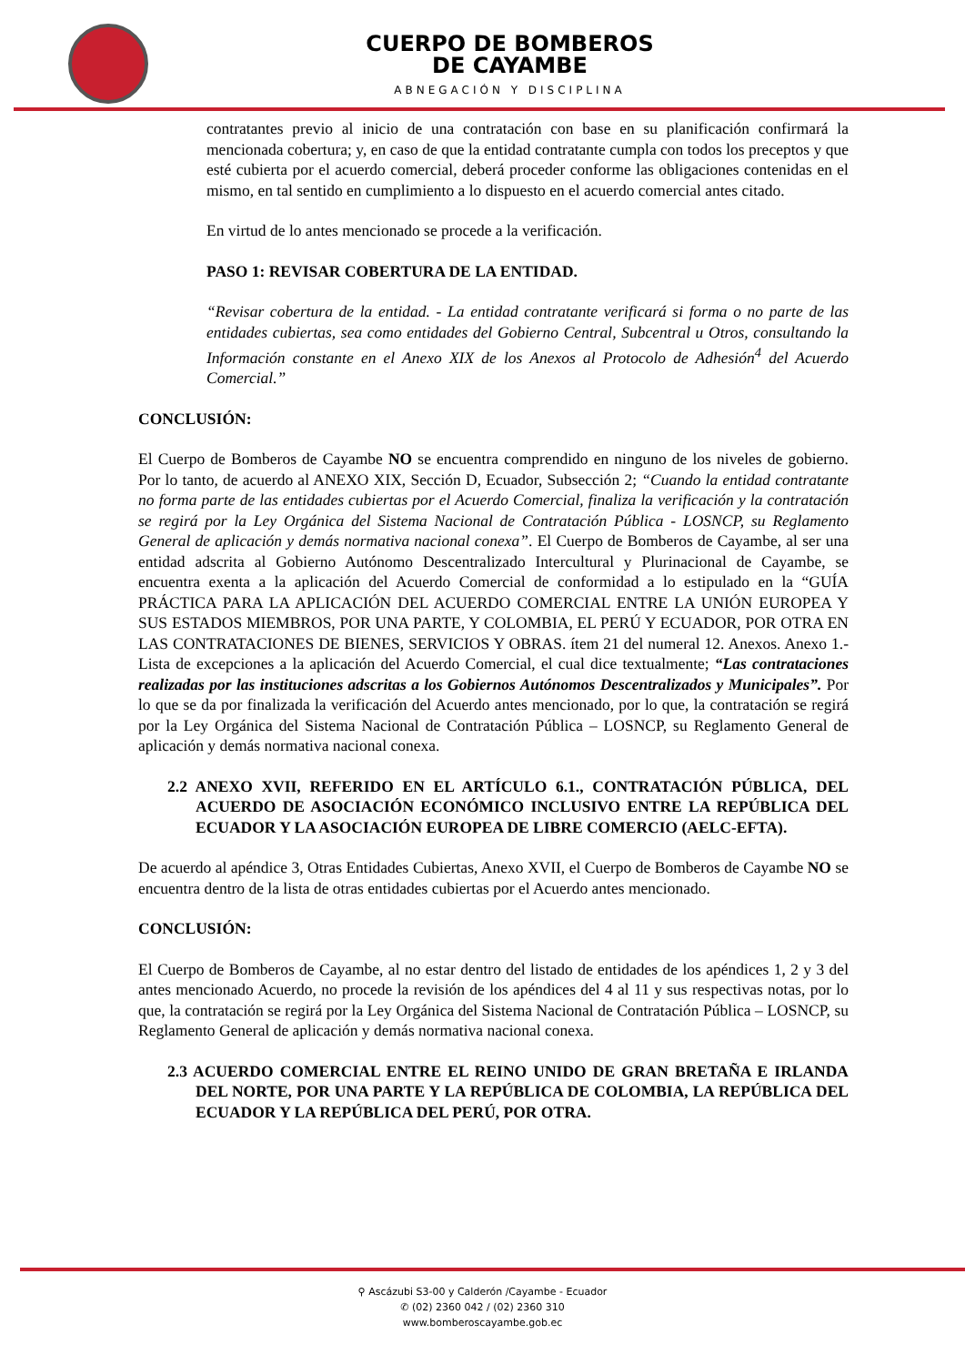CUERPO DE BOMBEROS
DE CAYAMBE
ABNEGACIÓN Y DISCIPLINA
contratantes previo al inicio de una contratación con base en su planificación confirmará la mencionada cobertura; y, en caso de que la entidad contratante cumpla con todos los preceptos y que esté cubierta por el acuerdo comercial, deberá proceder conforme las obligaciones contenidas en el mismo, en tal sentido en cumplimiento a lo dispuesto en el acuerdo comercial antes citado.
En virtud de lo antes mencionado se procede a la verificación.
PASO 1: REVISAR COBERTURA DE LA ENTIDAD.
“Revisar cobertura de la entidad. - La entidad contratante verificará si forma o no parte de las entidades cubiertas, sea como entidades del Gobierno Central, Subcentral u Otros, consultando la Información constante en el Anexo XIX de los Anexos al Protocolo de Adhesión<sup>4</sup> del Acuerdo Comercial.”
CONCLUSIÓN:
El Cuerpo de Bomberos de Cayambe NO se encuentra comprendido en ninguno de los niveles de gobierno. Por lo tanto, de acuerdo al ANEXO XIX, Sección D, Ecuador, Subsección 2; “Cuando la entidad contratante no forma parte de las entidades cubiertas por el Acuerdo Comercial, finaliza la verificación y la contratación se regirá por la Ley Orgánica del Sistema Nacional de Contratación Pública - LOSNCP, su Reglamento General de aplicación y demás normativa nacional conexa”. El Cuerpo de Bomberos de Cayambe, al ser una entidad adscrita al Gobierno Autónomo Descentralizado Intercultural y Plurinacional de Cayambe, se encuentra exenta a la aplicación del Acuerdo Comercial de conformidad a lo estipulado en la “GUÍA PRÁCTICA PARA LA APLICACIÓN DEL ACUERDO COMERCIAL ENTRE LA UNIÓN EUROPEA Y SUS ESTADOS MIEMBROS, POR UNA PARTE, Y COLOMBIA, EL PERÚ Y ECUADOR, POR OTRA EN LAS CONTRATACIONES DE BIENES, SERVICIOS Y OBRAS. ítem 21 del numeral 12. Anexos. Anexo 1.- Lista de excepciones a la aplicación del Acuerdo Comercial, el cual dice textualmente; “Las contrataciones realizadas por las instituciones adscritas a los Gobiernos Autónomos Descentralizados y Municipales”. Por lo que se da por finalizada la verificación del Acuerdo antes mencionado, por lo que, la contratación se regirá por la Ley Orgánica del Sistema Nacional de Contratación Pública – LOSNCP, su Reglamento General de aplicación y demás normativa nacional conexa.
2.2 ANEXO XVII, REFERIDO EN EL ARTÍCULO 6.1., CONTRATACIÓN PÚBLICA, DEL ACUERDO DE ASOCIACIÓN ECONÓMICO INCLUSIVO ENTRE LA REPÚBLICA DEL ECUADOR Y LA ASOCIACIÓN EUROPEA DE LIBRE COMERCIO (AELC-EFTA).
De acuerdo al apéndice 3, Otras Entidades Cubiertas, Anexo XVII, el Cuerpo de Bomberos de Cayambe NO se encuentra dentro de la lista de otras entidades cubiertas por el Acuerdo antes mencionado.
CONCLUSIÓN:
El Cuerpo de Bomberos de Cayambe, al no estar dentro del listado de entidades de los apéndices 1, 2 y 3 del antes mencionado Acuerdo, no procede la revisión de los apéndices del 4 al 11 y sus respectivas notas, por lo que, la contratación se regirá por la Ley Orgánica del Sistema Nacional de Contratación Pública – LOSNCP, su Reglamento General de aplicación y demás normativa nacional conexa.
2.3 ACUERDO COMERCIAL ENTRE EL REINO UNIDO DE GRAN BRETAÑA E IRLANDA DEL NORTE, POR UNA PARTE Y LA REPÚBLICA DE COLOMBIA, LA REPÚBLICA DEL ECUADOR Y LA REPÚBLICA DEL PERÚ, POR OTRA.
⚲ Ascázubi S3-00 y Calderón /Cayambe - Ecuador
✆ (02) 2360 042 / (02) 2360 310
www.bomberoscayambe.gob.ec